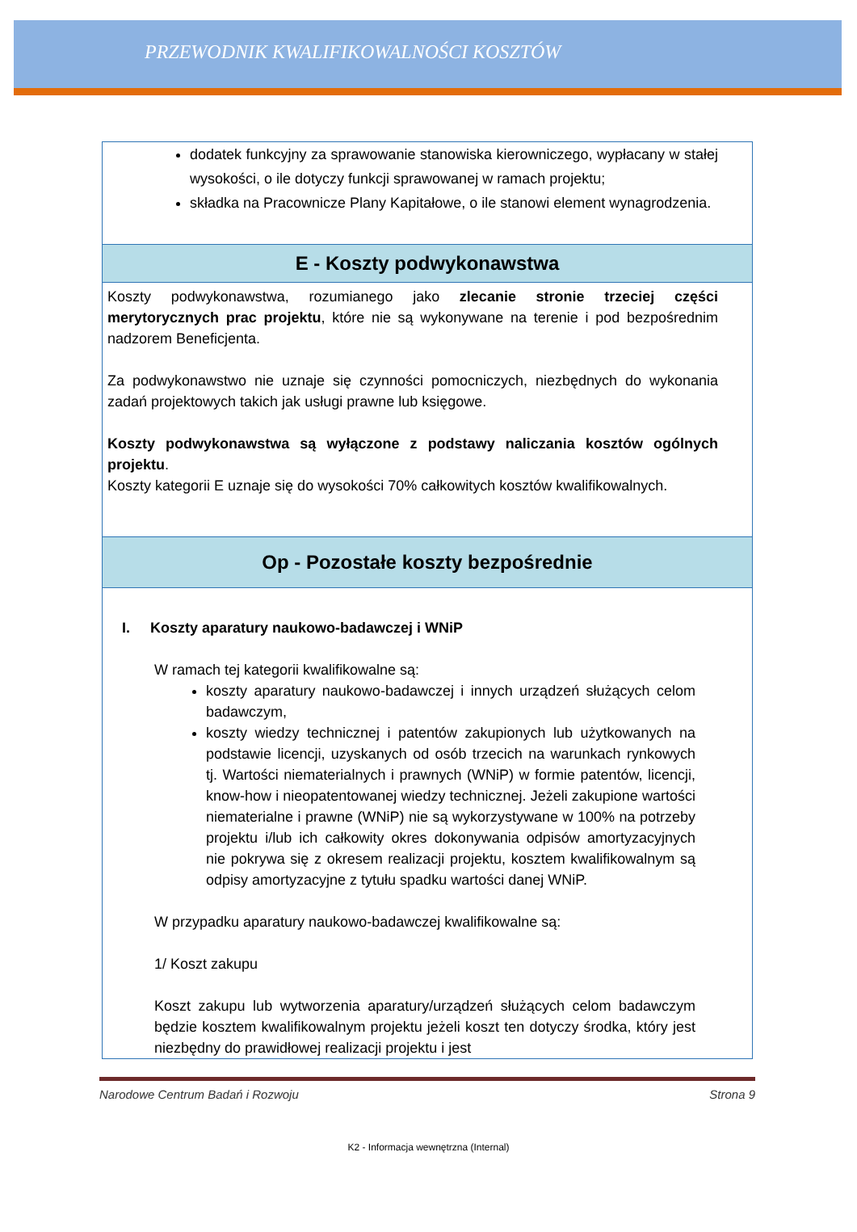PRZEWODNIK KWALIFIKOWALNOŚCI KOSZTÓW
| dodatek funkcyjny za sprawowanie stanowiska kierowniczego, wypłacany w stałej wysokości, o ile dotyczy funkcji sprawowanej w ramach projektu; składka na Pracownicze Plany Kapitałowe, o ile stanowi element wynagrodzenia. |
| E - Koszty podwykonawstwa |
| Koszty podwykonawstwa, rozumianego jako zlecanie stronie trzeciej części merytorycznych prac projektu , które nie są wykonywane na terenie i pod bezpośrednim nadzorem Beneficjenta. Za podwykonawstwo nie uznaje się czynności pomocniczych, niezbędnych do wykonania zadań projektowych takich jak usługi prawne lub księgowe. Koszty podwykonawstwa są wyłączone z podstawy naliczania kosztów ogólnych projektu . Koszty kategorii E uznaje się do wysokości 70% całkowitych kosztów kwalifikowalnych. |
| Op - Pozostałe koszty bezpośrednie |
| I. Koszty aparatury naukowo-badawczej i WNiP W ramach tej kategorii kwalifikowalne są: koszty aparatury naukowo-badawczej i innych urządzeń służących celom badawczym, koszty wiedzy technicznej i patentów zakupionych lub użytkowanych na podstawie licencji, uzyskanych od osób trzecich na warunkach rynkowych tj. Wartości niematerialnych i prawnych (WNiP) w formie patentów, licencji, know-how i nieopatentowanej wiedzy technicznej. Jeżeli zakupione wartości niematerialne i prawne (WNiP) nie są wykorzystywane w 100% na potrzeby projektu i/lub ich całkowity okres dokonywania odpisów amortyzacyjnych nie pokrywa się z okresem realizacji projektu, kosztem kwalifikowalnym są odpisy amortyzacyjne z tytułu spadku wartości danej WNiP. W przypadku aparatury naukowo-badawczej kwalifikowalne są: 1/ Koszt zakupu Koszt zakupu lub wytworzenia aparatury/urządzeń służących celom badawczym będzie kosztem kwalifikowalnym projektu jeżeli koszt ten dotyczy środka, który jest niezbędny do prawidłowej realizacji projektu i jest |
Narodowe Centrum Badań i Rozwoju Strona 9
K2 - Informacja wewnętrzna (Internal)